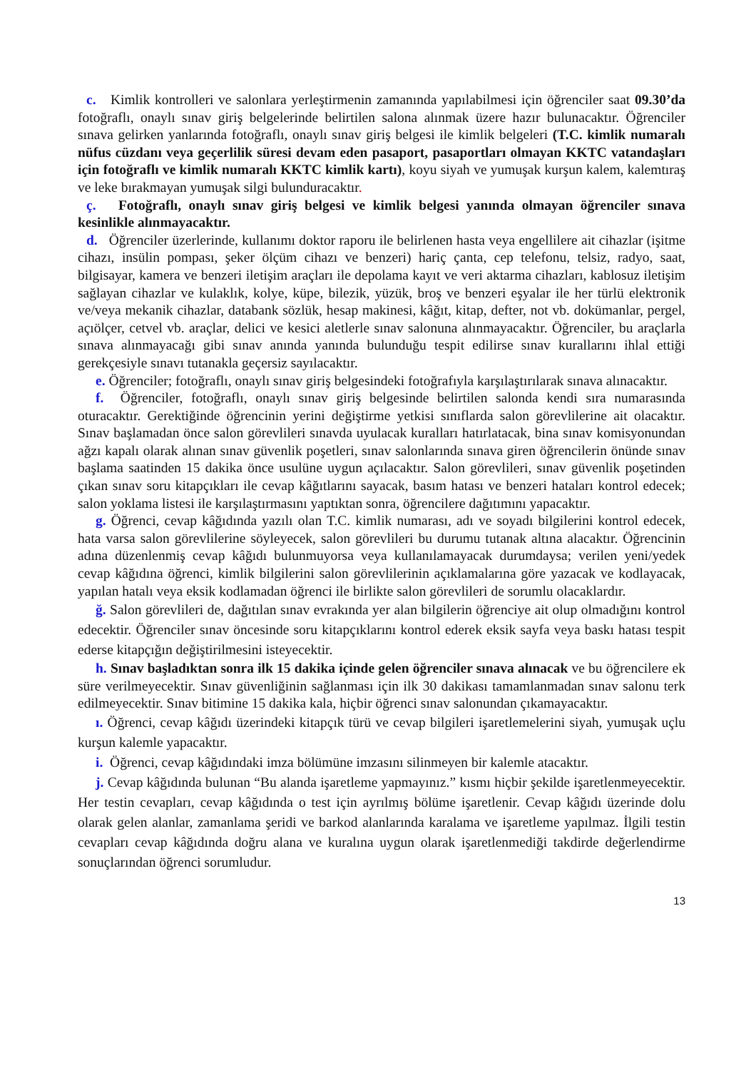c. Kimlik kontrolleri ve salonlara yerleştirmenin zamanında yapılabilmesi için öğrenciler saat 09.30’da fotoğraflı, onaylı sınav giriş belgelerinde belirtilen salona alınmak üzere hazır bulunacaktır. Öğrenciler sınava gelirken yanlarında fotoğraflı, onaylı sınav giriş belgesi ile kimlik belgeleri (T.C. kimlik numaralı nüfus cüzdanı veya geçerlilik süresi devam eden pasaport, pasaportları olmayan KKTC vatandaşları için fotoğraflı ve kimlik numaralı KKTC kimlik kartı), koyu siyah ve yumuşak kurşun kalem, kalemtıraş ve leke bırakmayan yumuşak silgi bulunduracaktır.
ç. Fotoğraflı, onaylı sınav giriş belgesi ve kimlik belgesi yanında olmayan öğrenciler sınava kesinlikle alınmayacaktır.
d. Öğrenciler üzerlerinde, kullanımı doktor raporu ile belirlenen hasta veya engellilere ait cihazlar (işitme cihazı, insülin pompası, şeker ölçüm cihazı ve benzeri) hariç çanta, cep telefonu, telsiz, radyo, saat, bilgisayar, kamera ve benzeri iletişim araçları ile depolama kayıt ve veri aktarma cihazları, kablosuz iletişim sağlayan cihazlar ve kulaklık, kolye, küpe, bilezik, yüzük, broş ve benzeri eşyalar ile her türlü elektronik ve/veya mekanik cihazlar, databank sözlük, hesap makinesi, kâğıt, kitap, defter, not vb. dokümanlar, pergel, açıölçer, cetvel vb. araçlar, delici ve kesici aletlerle sınav salonuna alınmayacaktır. Öğrenciler, bu araçlarla sınava alınmayacağı gibi sınav anında yanında bulunduğu tespit edilirse sınav kurallarını ihlal ettiği gerekçesiyle sınavı tutanakla geçersiz sayılacaktır.
e. Öğrenciler; fotoğraflı, onaylı sınav giriş belgesindeki fotoğrafıyla karşılaştırılarak sınava alınacaktır.
f. Öğrenciler, fotoğraflı, onaylı sınav giriş belgesinde belirtilen salonda kendi sıra numarasında oturacaktır. Gerektiğinde öğrencinin yerini değiştirme yetkisi sınıflarda salon görevlilerine ait olacaktır. Sınav başlamadan önce salon görevlileri sınavda uyulacak kuralları hatırlatacak, bina sınav komisyonundan ağzı kapalı olarak alınan sınav güvenlik poşetleri, sınav salonlarında sınava giren öğrencilerin önünde sınav başlama saatinden 15 dakika önce usulüne uygun açılacaktır. Salon görevlileri, sınav güvenlik poşetinden çıkan sınav soru kitapçıkları ile cevap kâğıtlarını sayacak, basım hatası ve benzeri hataları kontrol edecek; salon yoklama listesi ile karşılaştırmasını yaptıktan sonra, öğrencilere dağıtımını yapacaktır.
g. Öğrenci, cevap kâğıdında yazılı olan T.C. kimlik numarası, adı ve soyadı bilgilerini kontrol edecek, hata varsa salon görevlilerine söyleyecek, salon görevlileri bu durumu tutanak altına alacaktır. Öğrencinin adına düzenlenmiş cevap kâğıdı bulunmuyorsa veya kullanılamayacak durumdaysa; verilen yeni/yedek cevap kâğıdına öğrenci, kimlik bilgilerini salon görevlilerinin açıklamalarına göre yazacak ve kodlayacak, yapılan hatalı veya eksik kodlamadan öğrenci ile birlikte salon görevlileri de sorumlu olacaklardır.
ğ. Salon görevlileri de, dağıtılan sınav evrakında yer alan bilgilerin öğrenciye ait olup olmadığını kontrol edecektir. Öğrenciler sınav öncesinde soru kitapçıklarını kontrol ederek eksik sayfa veya baskı hatası tespit ederse kitapçığın değiştirilmesini isteyecektir.
h. Sınav başladıktan sonra ilk 15 dakika içinde gelen öğrenciler sınava alınacak ve bu öğrencilere ek süre verilmeyecektir. Sınav güvenliğinin sağlanması için ilk 30 dakikası tamamlanmadan sınav salonu terk edilmeyecektir. Sınav bitimine 15 dakika kala, hiçbir öğrenci sınav salonundan çıkamayacaktır.
ı. Öğrenci, cevap kâğıdı üzerindeki kitapçık türü ve cevap bilgileri işaretlemelerini siyah, yumuşak uçlu kurşun kalemle yapacaktır.
i. Öğrenci, cevap kâğıdındaki imza bölümüne imzasını silinmeyen bir kalemle atacaktır.
j. Cevap kâğıdında bulunan “Bu alanda işaretleme yapmayınız.” kısmı hiçbir şekilde işaretlenmeyecektir. Her testin cevapları, cevap kâğıdında o test için ayrılmış bölüme işaretlenir. Cevap kâğıdı üzerinde dolu olarak gelen alanlar, zamanlama şeridi ve barkod alanlarında karalama ve işaretleme yapılmaz. İlgili testin cevapları cevap kâğıdında doğru alana ve kuralına uygun olarak işaretlenmediği takdirde değerlendirme sonuçlarından öğrenci sorumludur.
13